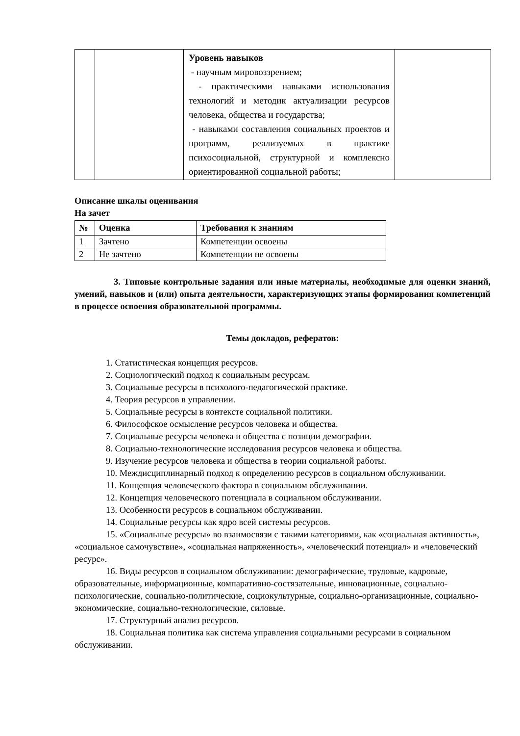| | | Уровень навыков - научным мировоззрением; - практическими навыками использования технологий и методик актуализации ресурсов человека, общества и государства; - навыками составления социальных проектов и программ, реализуемых в практике психосоциальной, структурной и комплексно ориентированной социальной работы; | |
Описание шкалы оценивания
На зачет
| № | Оценка | Требования к знаниям |
| --- | --- | --- |
| 1 | Зачтено | Компетенции освоены |
| 2 | Не зачтено | Компетенции не освоены |
3. Типовые контрольные задания или иные материалы, необходимые для оценки знаний, умений, навыков и (или) опыта деятельности, характеризующих этапы формирования компетенций в процессе освоения образовательной программы.
Темы докладов, рефератов:
1. Статистическая концепция ресурсов.
2. Социологический подход к социальным ресурсам.
3. Социальные ресурсы в психолого-педагогической практике.
4. Теория ресурсов в управлении.
5. Социальные ресурсы в контексте социальной политики.
6. Философское осмысление ресурсов человека и общества.
7. Социальные ресурсы человека и общества с позиции демографии.
8. Социально-технологические исследования ресурсов человека и общества.
9. Изучение ресурсов человека и общества в теории социальной работы.
10. Междисциплинарный подход к определению ресурсов в социальном обслуживании.
11. Концепция человеческого фактора в социальном обслуживании.
12. Концепция человеческого потенциала в социальном обслуживании.
13. Особенности ресурсов в социальном обслуживании.
14. Социальные ресурсы как ядро всей системы ресурсов.
15. «Социальные ресурсы» во взаимосвязи с такими категориями, как «социальная активность», «социальное самочувствие», «социальная напряженность», «человеческий потенциал» и «человеческий ресурс».
16. Виды ресурсов в социальном обслуживании: демографические, трудовые, кадровые, образовательные, информационные, компаративно-состязательные, инновационные, социально-психологические, социально-политические, социокультурные, социально-организационные, социально-экономические, социально-технологические, силовые.
17. Структурный анализ ресурсов.
18. Социальная политика как система управления социальными ресурсами в социальном обслуживании.